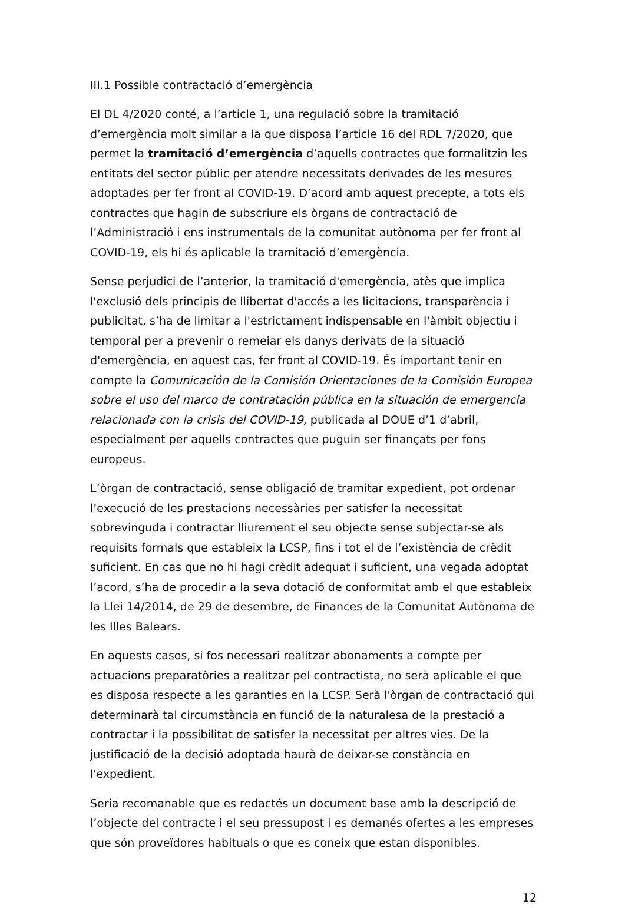III.1 Possible contractació d’emergència
El DL 4/2020 conté, a l’article 1, una regulació sobre la tramitació d’emergència molt similar a la que disposa l’article 16 del RDL 7/2020, que permet la tramitació d’emergència d’aquells contractes que formalitzin les entitats del sector públic per atendre necessitats derivades de les mesures adoptades per fer front al COVID-19. D’acord amb aquest precepte, a tots els contractes que hagin de subscriure els òrgans de contractació de l’Administració i ens instrumentals de la comunitat autònoma per fer front al COVID-19, els hi és aplicable la tramitació d’emergència.
Sense perjudici de l’anterior, la tramitació d'emergència, atès que implica l'exclusió dels principis de llibertat d'accés a les licitacions, transparència i publicitat, s’ha de limitar a l'estrictament indispensable en l'àmbit objectiu i temporal per a prevenir o remeiar els danys derivats de la situació d'emergència, en aquest cas, fer front al COVID-19. És important tenir en compte la Comunicación de la Comisión Orientaciones de la Comisión Europea sobre el uso del marco de contratación pública en la situación de emergencia relacionada con la crisis del COVID-19, publicada al DOUE d’1 d’abril, especialment per aquells contractes que puguin ser finançats per fons europeus.
L’òrgan de contractació, sense obligació de tramitar expedient, pot ordenar l’execució de les prestacions necessàries per satisfer la necessitat sobrevinguda i contractar lliurement el seu objecte sense subjectar-se als requisits formals que estableix la LCSP, fins i tot el de l’existència de crèdit suficient. En cas que no hi hagi crèdit adequat i suficient, una vegada adoptat l’acord, s’ha de procedir a la seva dotació de conformitat amb el que estableix la Llei 14/2014, de 29 de desembre, de Finances de la Comunitat Autònoma de les Illes Balears.
En aquests casos, si fos necessari realitzar abonaments a compte per actuacions preparatòries a realitzar pel contractista, no serà aplicable el que es disposa respecte a les garanties en la LCSP. Serà l'òrgan de contractació qui determinarà tal circumstància en funció de la naturalesa de la prestació a contractar i la possibilitat de satisfer la necessitat per altres vies. De la justificació de la decisió adoptada haurà de deixar-se constància en l'expedient.
Seria recomanable que es redactés un document base amb la descripció de l’objecte del contracte i el seu pressupost i es demanés ofertes a les empreses que són proveïdores habituals o que es coneix que estan disponibles.
12